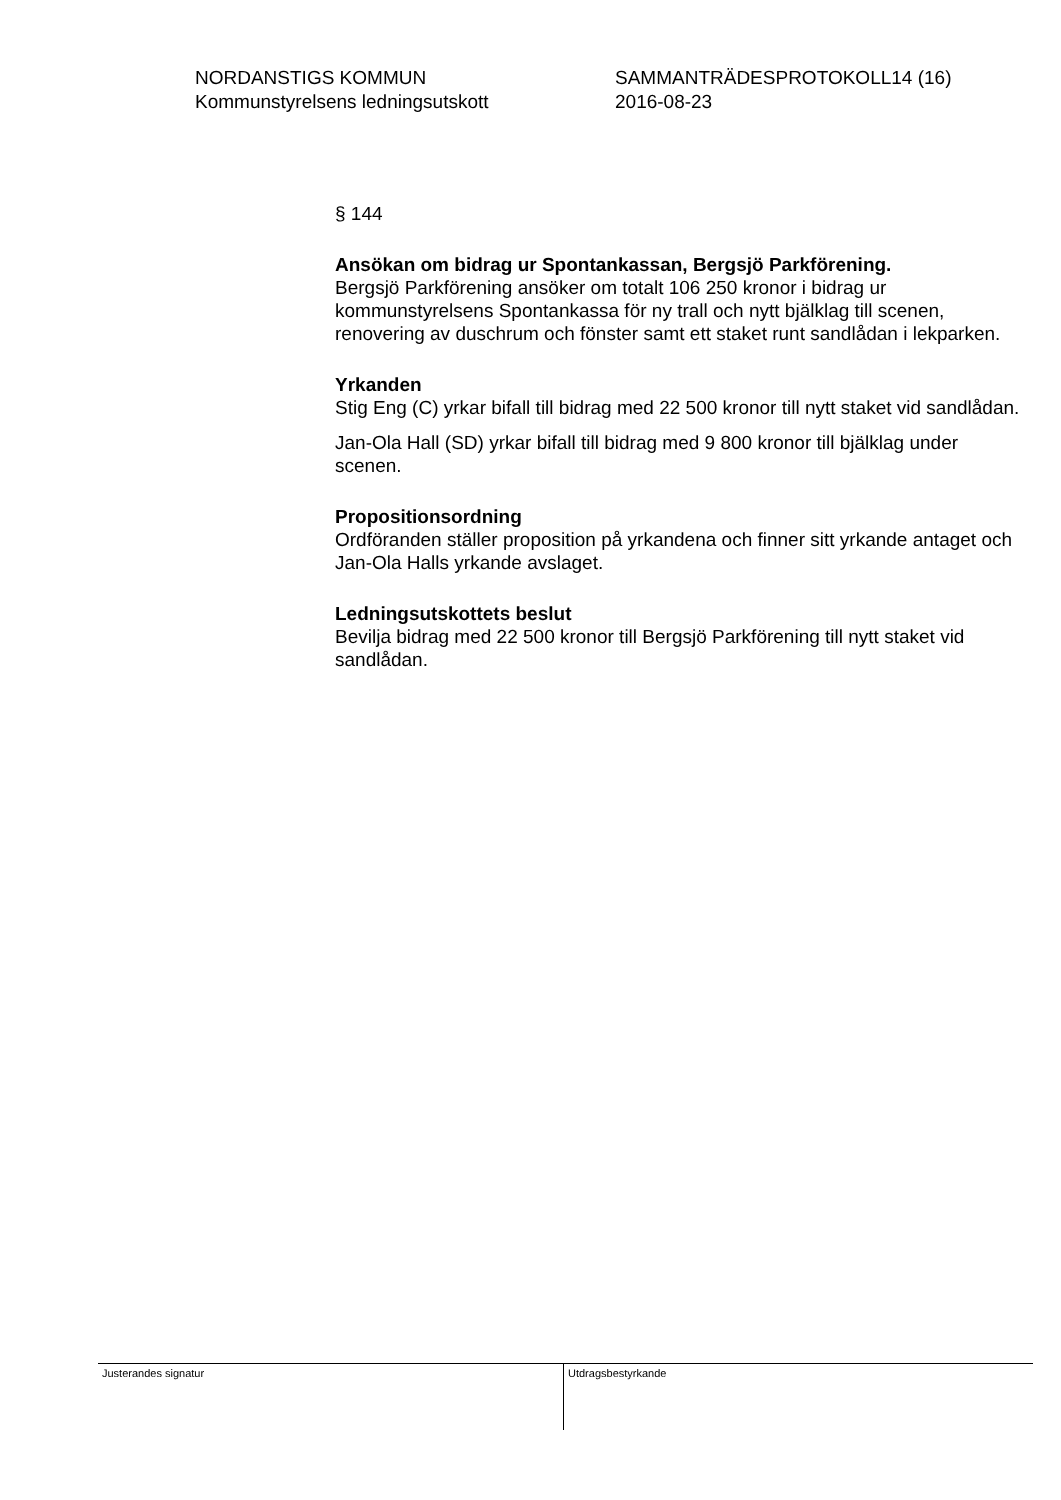NORDANSTIGS KOMMUN
Kommunstyrelsens ledningsutskott
SAMMANTRÄDESPROTOKOLL14 (16)
2016-08-23
§ 144
Ansökan om bidrag ur Spontankassan, Bergsjö Parkförening.
Bergsjö Parkförening ansöker om totalt 106 250 kronor i bidrag ur kommunstyrelsens Spontankassa för ny trall och nytt bjälklag till scenen, renovering av duschrum och fönster samt ett staket runt sandlådan i lekparken.
Yrkanden
Stig Eng (C) yrkar bifall till bidrag med 22 500 kronor till nytt staket vid sandlådan.
Jan-Ola Hall (SD) yrkar bifall till bidrag med 9 800 kronor till bjälklag under scenen.
Propositionsordning
Ordföranden ställer proposition på yrkandena och finner sitt yrkande antaget och Jan-Ola Halls yrkande avslaget.
Ledningsutskottets beslut
Bevilja bidrag med 22 500 kronor till Bergsjö Parkförening till nytt staket vid sandlådan.
Justerandes signatur
Utdragsbestyrkande